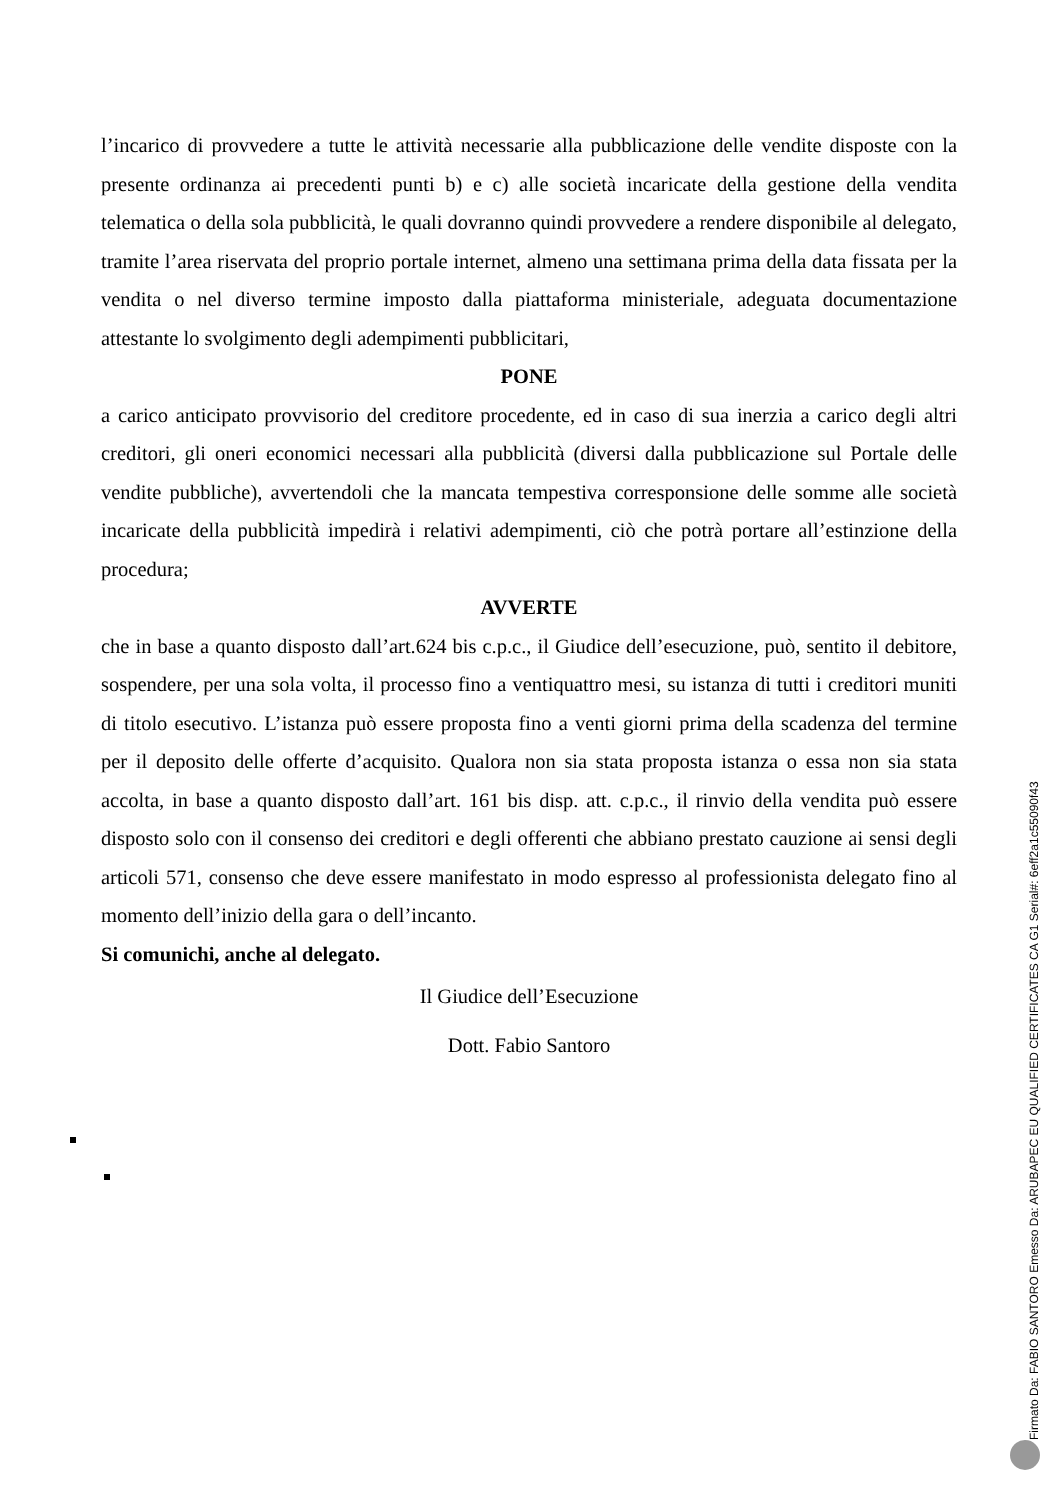l’incarico di provvedere a tutte le attività necessarie alla pubblicazione delle vendite disposte con la presente ordinanza ai precedenti punti b) e c) alle società incaricate della gestione della vendita telematica o della sola pubblicità, le quali dovranno quindi provvedere a rendere disponibile al delegato, tramite l’area riservata del proprio portale internet, almeno una settimana prima della data fissata per la vendita o nel diverso termine imposto dalla piattaforma ministeriale, adeguata documentazione attestante lo svolgimento degli adempimenti pubblicitari,
PONE
a carico anticipato provvisorio del creditore procedente, ed in caso di sua inerzia a carico degli altri creditori, gli oneri economici necessari alla pubblicità (diversi dalla pubblicazione sul Portale delle vendite pubbliche), avvertendoli che la mancata tempestiva corresponsione delle somme alle società incaricate della pubblicità impedirà i relativi adempimenti, ciò che potrà portare all’estinzione della procedura;
AVVERTE
che in base a quanto disposto dall’art.624 bis c.p.c., il Giudice dell’esecuzione, può, sentito il debitore, sospendere, per una sola volta, il processo fino a ventiquattro mesi, su istanza di tutti i creditori muniti di titolo esecutivo. L’istanza può essere proposta fino a venti giorni prima della scadenza del termine per il deposito delle offerte d’acquisito. Qualora non sia stata proposta istanza o essa non sia stata accolta, in base a quanto disposto dall’art. 161 bis disp. att. c.p.c., il rinvio della vendita può essere disposto solo con il consenso dei creditori e degli offerenti che abbiano prestato cauzione ai sensi degli articoli 571, consenso che deve essere manifestato in modo espresso al professionista delegato fino al momento dell’inizio della gara o dell’incanto.
Si comunichi, anche al delegato.
Il Giudice dell’Esecuzione
Dott. Fabio Santoro
Firmato Da: FABIO SANTORO Emesso Da: ARUBAPEC EU QUALIFIED CERTIFICATES CA G1 Serial#: 6eff2a1c55090f43